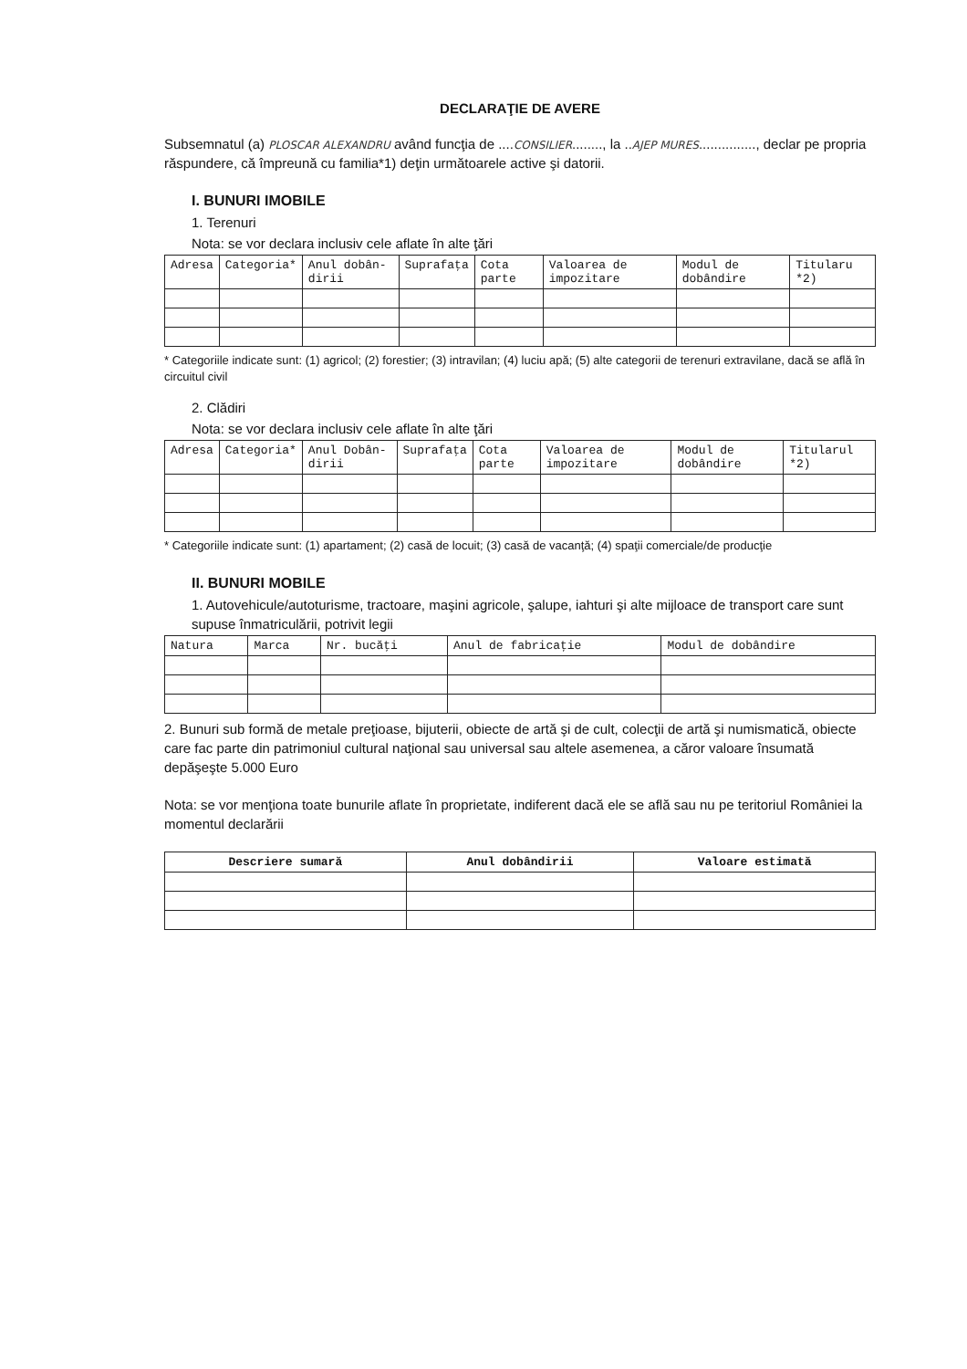DECLARAŢIE DE AVERE
Subsemnatul (a) PLOSCAR ALEXANDRU având funcţia de ....CONSILIER........, la ..AJEP MURES..............., declar pe propria răspundere, că împreună cu familia*1) deţin următoarele active şi datorii.
I. BUNURI IMOBILE
1. Terenuri
Nota: se vor declara inclusiv cele aflate în alte ţări
| Adresa | Categoria* | Anul dobân-dirii | Suprafaţa | Cota parte | Valoarea de impozitare | Modul de dobândire | Titularu *2) |
| --- | --- | --- | --- | --- | --- | --- | --- |
* Categoriile indicate sunt: (1) agricol; (2) forestier; (3) intravilan; (4) luciu apă; (5) alte categorii de terenuri extravilane, dacă se află în circuitul civil
2. Clădiri
Nota: se vor declara inclusiv cele aflate în alte ţări
| Adresa | Categoria* | Anul Dobân-dirii | Suprafaţa | Cota parte | Valoarea de impozitare | Modul de dobândire | Titularul *2) |
| --- | --- | --- | --- | --- | --- | --- | --- |
* Categoriile indicate sunt: (1) apartament; (2) casă de locuit; (3) casă de vacanţă; (4) spaţii comerciale/de producţie
II. BUNURI MOBILE
1. Autovehicule/autoturisme, tractoare, maşini agricole, şalupe, iahturi şi alte mijloace de transport care sunt supuse înmatriculării, potrivit legii
| Natura | Marca | Nr. bucăţi | Anul de fabricaţie | Modul de dobândire |
| --- | --- | --- | --- | --- |
2. Bunuri sub formă de metale preţioase, bijuterii, obiecte de artă şi de cult, colecţii de artă şi numismatică, obiecte care fac parte din patrimoniul cultural naţional sau universal sau altele asemenea, a căror valoare însumată depăşeşte 5.000 Euro
Nota: se vor menţiona toate bunurile aflate în proprietate, indiferent dacă ele se află sau nu pe teritoriul României la momentul declarării
| Descriere sumară | Anul dobândirii | Valoare estimată |
| --- | --- | --- |